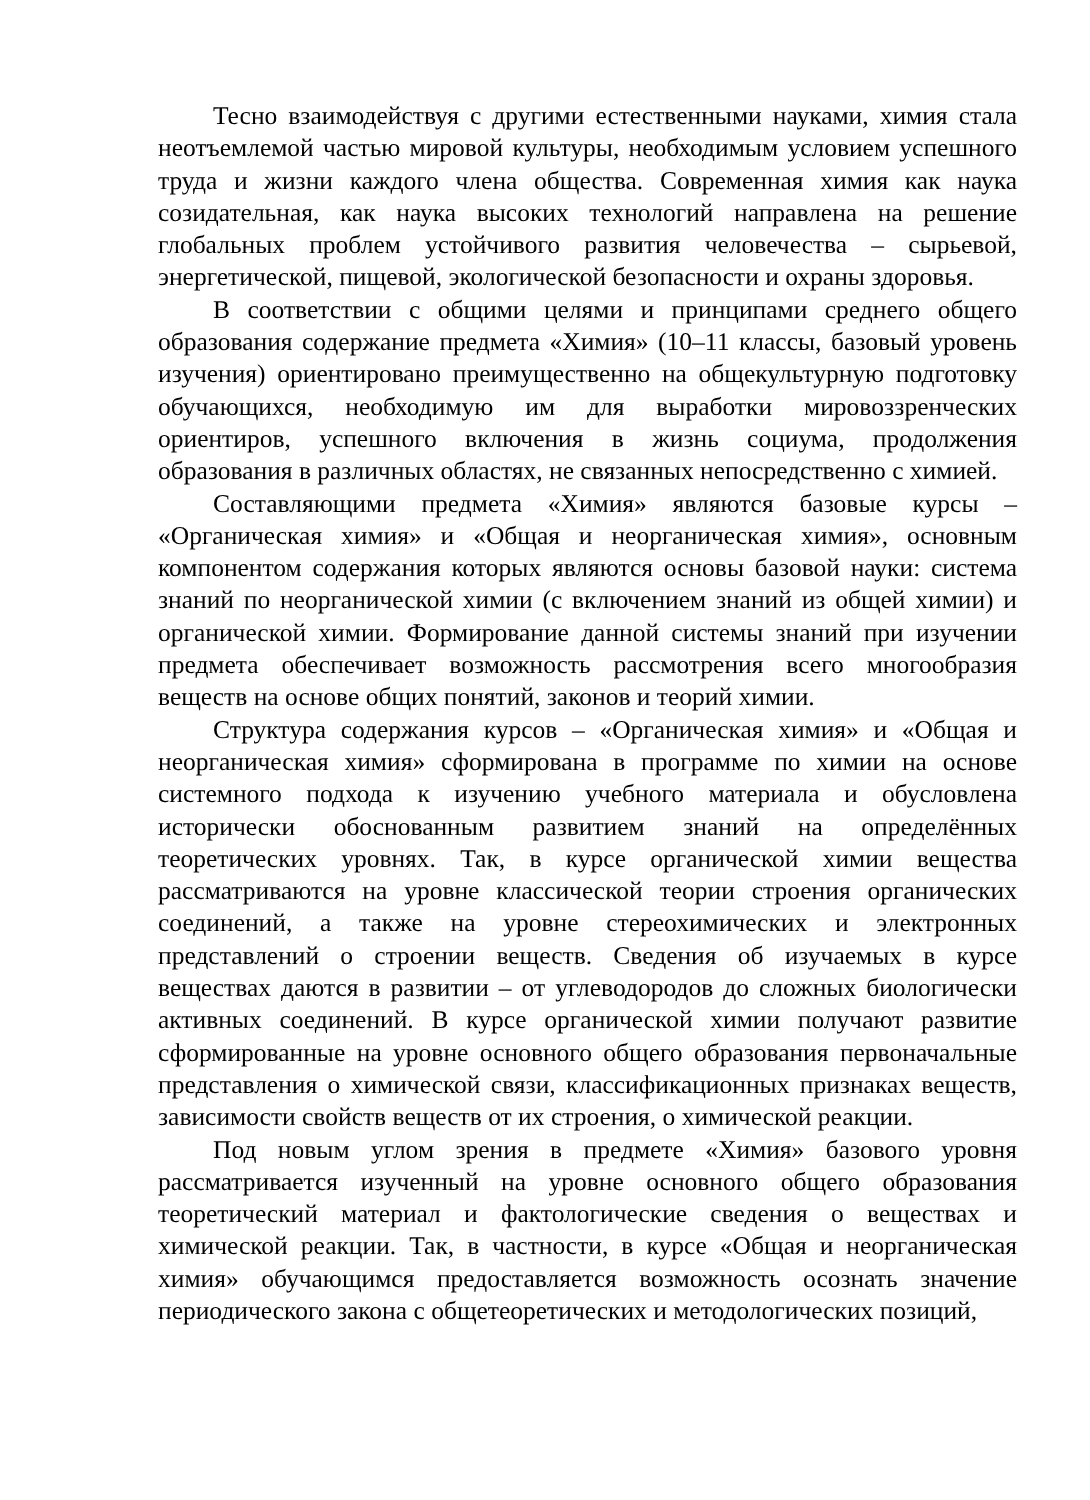Тесно взаимодействуя с другими естественными науками, химия стала неотъемлемой частью мировой культуры, необходимым условием успешного труда и жизни каждого члена общества. Современная химия как наука созидательная, как наука высоких технологий направлена на решение глобальных проблем устойчивого развития человечества – сырьевой, энергетической, пищевой, экологической безопасности и охраны здоровья.
В соответствии с общими целями и принципами среднего общего образования содержание предмета «Химия» (10–11 классы, базовый уровень изучения) ориентировано преимущественно на общекультурную подготовку обучающихся, необходимую им для выработки мировоззренческих ориентиров, успешного включения в жизнь социума, продолжения образования в различных областях, не связанных непосредственно с химией.
Составляющими предмета «Химия» являются базовые курсы – «Органическая химия» и «Общая и неорганическая химия», основным компонентом содержания которых являются основы базовой науки: система знаний по неорганической химии (с включением знаний из общей химии) и органической химии. Формирование данной системы знаний при изучении предмета обеспечивает возможность рассмотрения всего многообразия веществ на основе общих понятий, законов и теорий химии.
Структура содержания курсов – «Органическая химия» и «Общая и неорганическая химия» сформирована в программе по химии на основе системного подхода к изучению учебного материала и обусловлена исторически обоснованным развитием знаний на определённых теоретических уровнях. Так, в курсе органической химии вещества рассматриваются на уровне классической теории строения органических соединений, а также на уровне стереохимических и электронных представлений о строении веществ. Сведения об изучаемых в курсе веществах даются в развитии – от углеводородов до сложных биологически активных соединений. В курсе органической химии получают развитие сформированные на уровне основного общего образования первоначальные представления о химической связи, классификационных признаках веществ, зависимости свойств веществ от их строения, о химической реакции.
Под новым углом зрения в предмете «Химия» базового уровня рассматривается изученный на уровне основного общего образования теоретический материал и фактологические сведения о веществах и химической реакции. Так, в частности, в курсе «Общая и неорганическая химия» обучающимся предоставляется возможность осознать значение периодического закона с общетеоретических и методологических позиций,